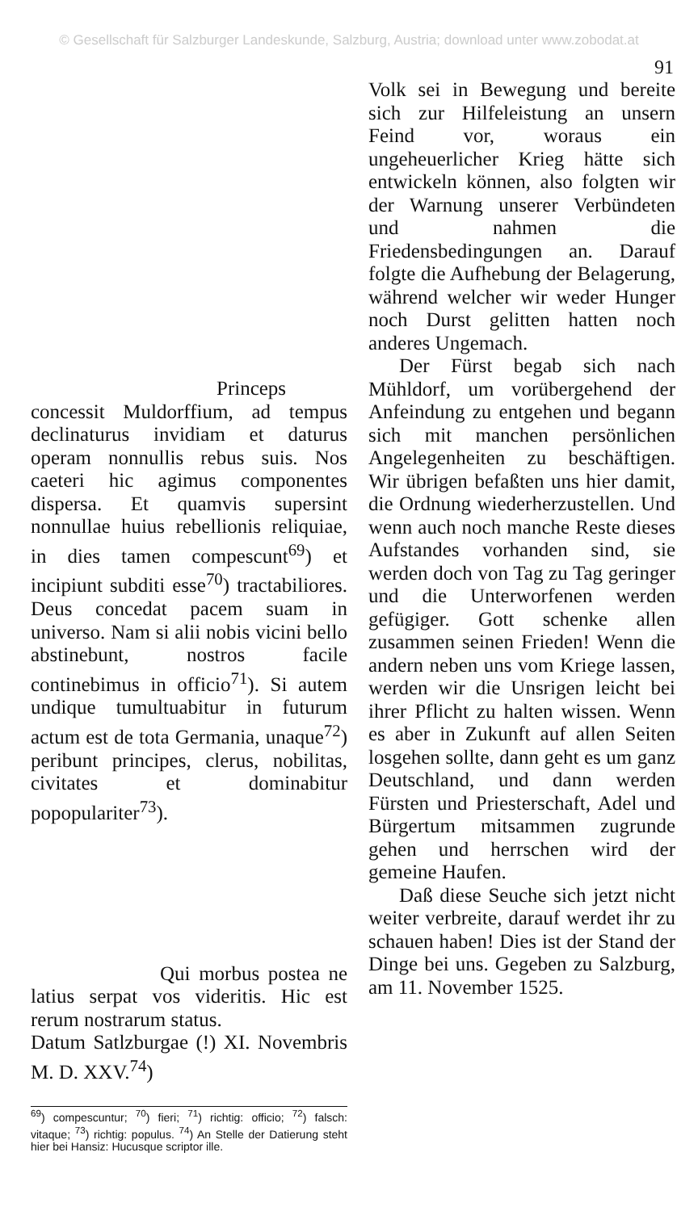© Gesellschaft für Salzburger Landeskunde, Salzburg, Austria; download unter www.zobodat.at
91
Princeps concessit Muldorffium, ad tempus declinaturus invidiam et daturus operam nonnullis rebus suis. Nos caeteri hic agimus componentes dispersa. Et quamvis supersint nonnullae huius rebellionis reliquiae, in dies tamen compescunt<sup>69</sup>) et incipiunt subditi esse<sup>70</sup>) tractabiliores. Deus concedat pacem suam in universo. Nam si alii nobis vicini bello abstinebunt, nostros facile continebimus in officio<sup>71</sup>). Si autem undique tumultuabitur in futurum actum est de tota Germania, unaque<sup>72</sup>) peribunt principes, clerus, nobilitas, civitates et dominabitur popopulariter<sup>73</sup>).
Qui morbus postea ne latius serpat vos videritis. Hic est rerum nostrarum status.
Datum Satlzburgae (!) XI. Novembris M. D. XXV.<sup>74</sup>)
<sup>69</sup>) compescuntur; <sup>70</sup>) fieri; <sup>71</sup>) richtig: officio; <sup>72</sup>) falsch: vitaque; <sup>73</sup>) richtig: populus. <sup>74</sup>) An Stelle der Datierung steht hier bei Hansiz: Hucusque scriptor ille.
Volk sei in Bewegung und bereite sich zur Hilfeleistung an unsern Feind vor, woraus ein ungeheuerlicher Krieg hätte sich entwickeln können, also folgten wir der Warnung unserer Verbündeten und nahmen die Friedensbedingungen an. Darauf folgte die Aufhebung der Belagerung, während welcher wir weder Hunger noch Durst gelitten hatten noch anderes Ungemach.
Der Fürst begab sich nach Mühldorf, um vorübergehend der Anfeindung zu entgehen und begann sich mit manchen persönlichen Angelegenheiten zu beschäftigen. Wir übrigen befaßten uns hier damit, die Ordnung wiederherzustellen. Und wenn auch noch manche Reste dieses Aufstandes vorhanden sind, sie werden doch von Tag zu Tag geringer und die Unterworfenen werden gefügiger. Gott schenke allen zusammen seinen Frieden! Wenn die andern neben uns vom Kriege lassen, werden wir die Unsrigen leicht bei ihrer Pflicht zu halten wissen. Wenn es aber in Zukunft auf allen Seiten losgehen sollte, dann geht es um ganz Deutschland, und dann werden Fürsten und Priesterschaft, Adel und Bürgertum mitsammen zugrunde gehen und herrschen wird der gemeine Haufen.
Daß diese Seuche sich jetzt nicht weiter verbreite, darauf werdet ihr zu schauen haben! Dies ist der Stand der Dinge bei uns. Gegeben zu Salzburg, am 11. November 1525.